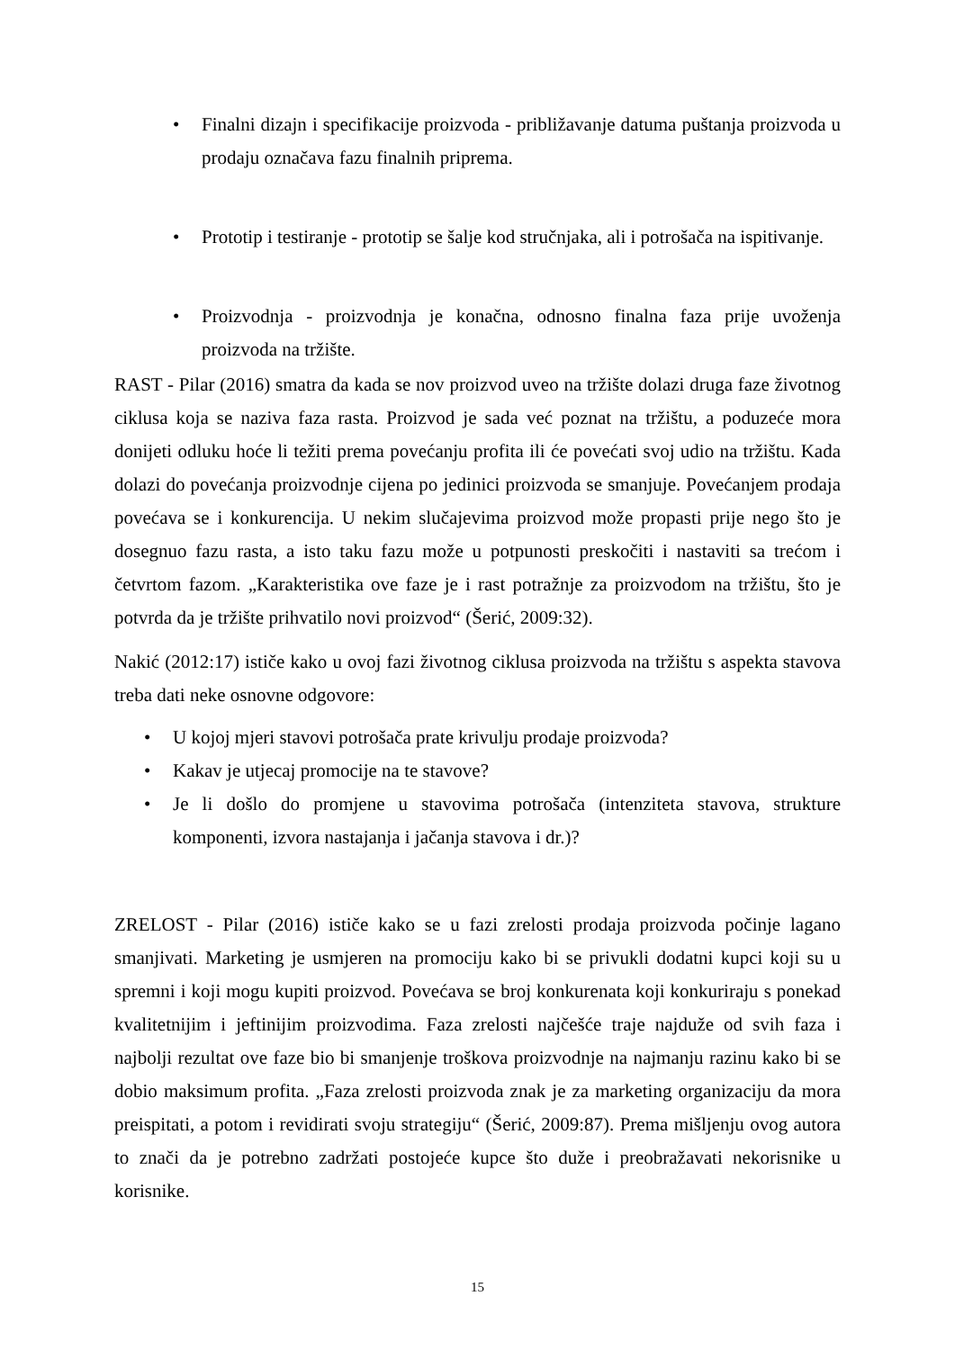• Finalni dizajn i specifikacije proizvoda - približavanje datuma puštanja proizvoda u prodaju označava fazu finalnih priprema.
• Prototip i testiranje - prototip se šalje kod stručnjaka, ali i potrošača na ispitivanje.
• Proizvodnja - proizvodnja je konačna, odnosno finalna faza prije uvoženja proizvoda na tržište.
RAST - Pilar (2016) smatra da kada se nov proizvod uveo na tržište dolazi druga faze životnog ciklusa koja se naziva faza rasta. Proizvod je sada već poznat na tržištu, a poduzeće mora donijeti odluku hoće li težiti prema povećanju profita ili će povećati svoj udio na tržištu. Kada dolazi do povećanja proizvodnje cijena po jedinici proizvoda se smanjuje. Povećanjem prodaja povećava se i konkurencija. U nekim slučajevima proizvod može propasti prije nego što je dosegnuo fazu rasta, a isto taku fazu može u potpunosti preskočiti i nastaviti sa trećom i četvrtom fazom. „Karakteristika ove faze je i rast potražnje za proizvodom na tržištu, što je potvrda da je tržište prihvatilo novi proizvod“ (Šerić, 2009:32).
Nakić (2012:17) ističe kako u ovoj fazi životnog ciklusa proizvoda na tržištu s aspekta stavova treba dati neke osnovne odgovore:
• U kojoj mjeri stavovi potrošača prate krivulju prodaje proizvoda?
• Kakav je utjecaj promocije na te stavove?
• Je li došlo do promjene u stavovima potrošača (intenziteta stavova, strukture komponenti, izvora nastajanja i jačanja stavova i dr.)?
ZRELOST - Pilar (2016) ističe kako se u fazi zrelosti prodaja proizvoda počinje lagano smanjivati. Marketing je usmjeren na promociju kako bi se privukli dodatni kupci koji su u spremni i koji mogu kupiti proizvod. Povećava se broj konkurenata koji konkuriraju s ponekad kvalitetnijim i jeftinijim proizvodima. Faza zrelosti najčešće traje najduže od svih faza i najbolji rezultat ove faze bio bi smanjenje troškova proizvodnje na najmanju razinu kako bi se dobio maksimum profita. „Faza zrelosti proizvoda znak je za marketing organizaciju da mora preispitati, a potom i revidirati svoju strategiju“ (Šerić, 2009:87). Prema mišljenju ovog autora to znači da je potrebno zadržati postojeće kupce što duže i preobražavati nekorisnike u korisnike.
15